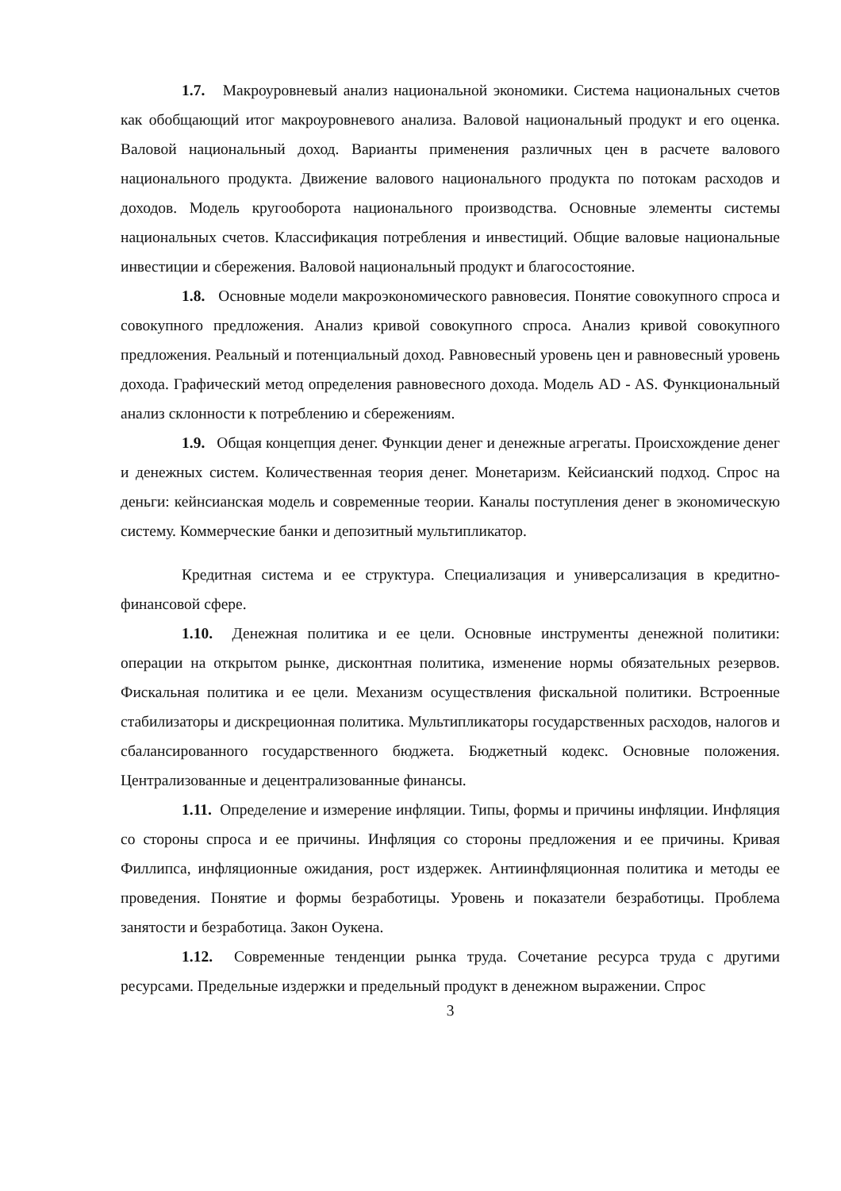1.7. Макроуровневый анализ национальной экономики. Система национальных счетов как обобщающий итог макроуровневого анализа. Валовой национальный продукт и его оценка. Валовой национальный доход. Варианты применения различных цен в расчете валового национального продукта. Движение валового национального продукта по потокам расходов и доходов. Модель кругооборота национального производства. Основные элементы системы национальных счетов. Классификация потребления и инвестиций. Общие валовые национальные инвестиции и сбережения. Валовой национальный продукт и благосостояние.
1.8. Основные модели макроэкономического равновесия. Понятие совокупного спроса и совокупного предложения. Анализ кривой совокупного спроса. Анализ кривой совокупного предложения. Реальный и потенциальный доход. Равновесный уровень цен и равновесный уровень дохода. Графический метод определения равновесного дохода. Модель AD - AS. Функциональный анализ склонности к потреблению и сбережениям.
1.9. Общая концепция денег. Функции денег и денежные агрегаты. Происхождение денег и денежных систем. Количественная теория денег. Монетаризм. Кейсианский подход. Спрос на деньги: кейнсианская модель и современные теории. Каналы поступления денег в экономическую систему. Коммерческие банки и депозитный мультипликатор.
Кредитная система и ее структура. Специализация и универсализация в кредитно- финансовой сфере.
1.10. Денежная политика и ее цели. Основные инструменты денежной политики: операции на открытом рынке, дисконтная политика, изменение нормы обязательных резервов. Фискальная политика и ее цели. Механизм осуществления фискальной политики. Встроенные стабилизаторы и дискреционная политика. Мультипликаторы государственных расходов, налогов и сбалансированного государственного бюджета. Бюджетный кодекс. Основные положения. Централизованные и децентрализованные финансы.
1.11. Определение и измерение инфляции. Типы, формы и причины инфляции. Инфляция со стороны спроса и ее причины. Инфляция со стороны предложения и ее причины. Кривая Филлипса, инфляционные ожидания, рост издержек. Антиинфляционная политика и методы ее проведения. Понятие и формы безработицы. Уровень и показатели безработицы. Проблема занятости и безработица. Закон Оукена.
1.12. Современные тенденции рынка труда. Сочетание ресурса труда с другими ресурсами. Предельные издержки и предельный продукт в денежном выражении. Спрос
3